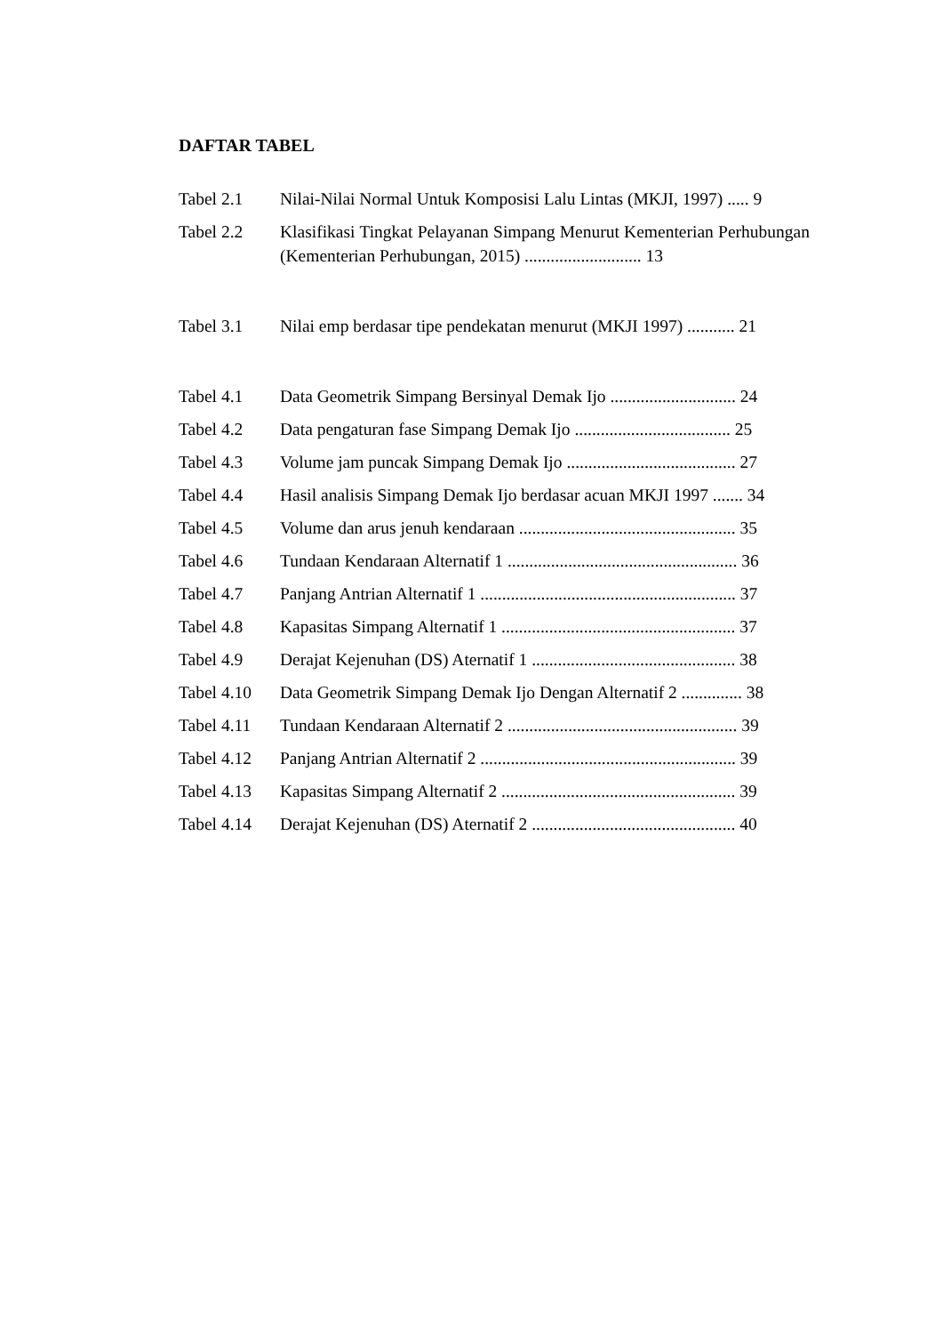DAFTAR TABEL
Tabel 2.1 Nilai-Nilai Normal Untuk Komposisi Lalu Lintas (MKJI, 1997) ..... 9
Tabel 2.2 Klasifikasi Tingkat Pelayanan Simpang Menurut Kementerian Perhubungan (Kementerian Perhubungan, 2015) ........................... 13
Tabel 3.1 Nilai emp berdasar tipe pendekatan menurut (MKJI 1997) ........... 21
Tabel 4.1 Data Geometrik Simpang Bersinyal Demak Ijo ............................. 24
Tabel 4.2 Data pengaturan fase Simpang Demak Ijo .................................... 25
Tabel 4.3 Volume jam puncak Simpang Demak Ijo ....................................... 27
Tabel 4.4 Hasil analisis Simpang Demak Ijo berdasar acuan MKJI 1997 ....... 34
Tabel 4.5 Volume dan arus jenuh kendaraan .................................................. 35
Tabel 4.6 Tundaan Kendaraan Alternatif 1 ..................................................... 36
Tabel 4.7 Panjang Antrian Alternatif 1 ........................................................... 37
Tabel 4.8 Kapasitas Simpang Alternatif 1 ...................................................... 37
Tabel 4.9 Derajat Kejenuhan (DS) Aternatif 1 ............................................... 38
Tabel 4.10
Data Geometrik Simpang Demak Ijo Dengan Alternatif 2 .............. 38
Tabel 4.11
Tundaan Kendaraan Alternatif 2 ..................................................... 39
Tabel 4.12
Panjang Antrian Alternatif 2 ........................................................... 39
Tabel 4.13
Kapasitas Simpang Alternatif 2 ...................................................... 39
Tabel 4.14
Derajat Kejenuhan (DS) Aternatif 2 ............................................... 40